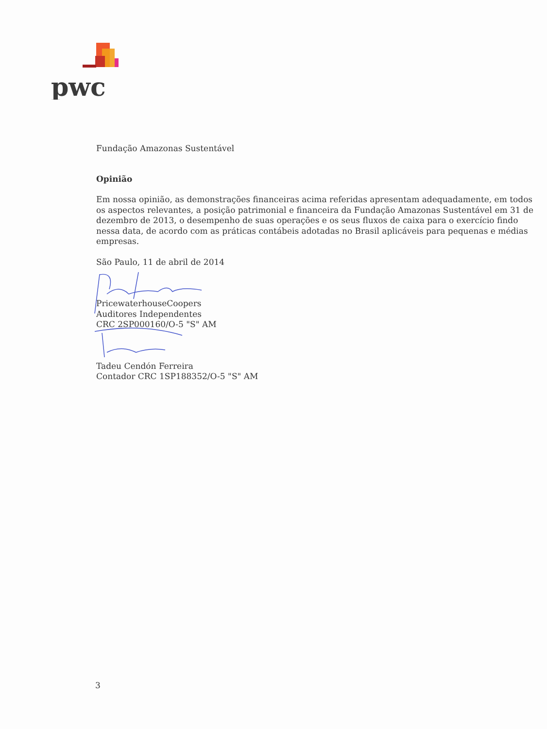pwc
Fundação Amazonas Sustentável
Opinião
Em nossa opinião, as demonstrações financeiras acima referidas apresentam adequadamente, em todos os aspectos relevantes, a posição patrimonial e financeira da Fundação Amazonas Sustentável em 31 de dezembro de 2013, o desempenho de suas operações e os seus fluxos de caixa para o exercício findo nessa data, de acordo com as práticas contábeis adotadas no Brasil aplicáveis para pequenas e médias empresas.
São Paulo, 11 de abril de 2014
PricewaterhouseCoopers
Auditores Independentes
CRC 2SP000160/O-5 "S" AM
Tadeu Cendón Ferreira
Contador CRC 1SP188352/O-5 "S" AM
3